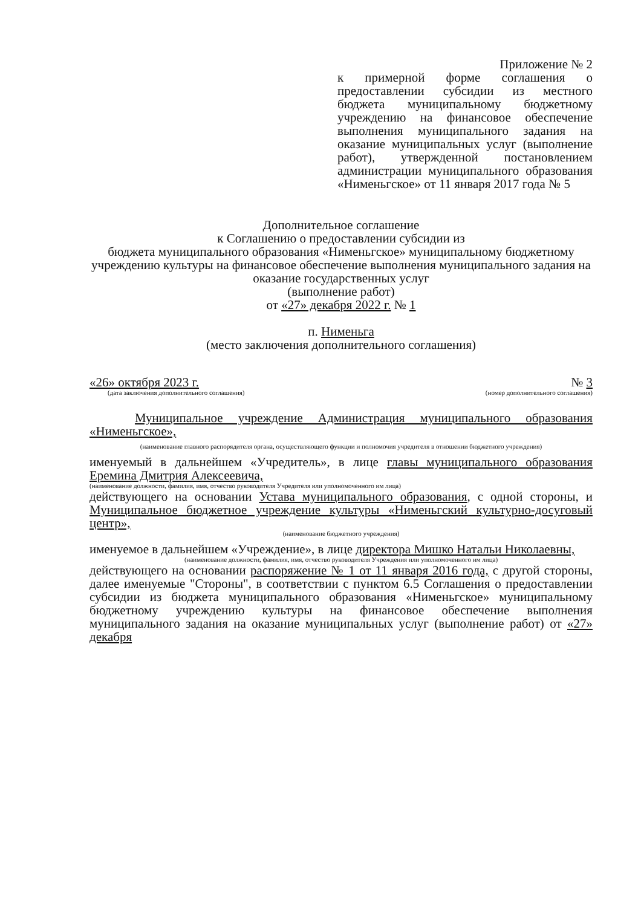Приложение № 2
к примерной форме соглашения о предоставлении субсидии из местного бюджета муниципальному бюджетному учреждению на финансовое обеспечение выполнения муниципального задания на оказание муниципальных услуг (выполнение работ), утвержденной постановлением администрации муниципального образования «Нименьгское» от 11 января 2017 года № 5
Дополнительное соглашение
к Соглашению о предоставлении субсидии из
бюджета муниципального образования «Нименьгское» муниципальному бюджетному учреждению культуры на финансовое обеспечение выполнения муниципального задания на оказание государственных услуг
(выполнение работ)
от «27» декабря 2022 г. № 1
п. Нименьга
(место заключения дополнительного соглашения)
«26» октября 2023 г. № 3
(дата заключения дополнительного соглашения) (номер дополнительного соглашения)
Муниципальное учреждение Администрация муниципального образования «Нименьгское»,
(наименование главного распорядителя органа, осуществляющего функции и полномочия учредителя в отношении бюджетного учреждения)
именуемый в дальнейшем «Учредитель», в лице главы муниципального образования Еремина Дмитрия Алексеевича,
(наименование должности, фамилия, имя, отчество руководителя Учредителя или уполномоченного им лица)
действующего на основании Устава муниципального образования, с одной стороны, и Муниципальное бюджетное учреждение культуры «Нименьгский культурно-досуговый центр»,
(наименование бюджетного учреждения)
именуемое в дальнейшем «Учреждение», в лице директора Мишко Натальи Николаевны,
(наименование должности, фамилия, имя, отчество руководителя Учреждения или уполномоченного им лица)
действующего на основании распоряжение № 1 от 11 января 2016 года, с другой стороны, далее именуемые "Стороны", в соответствии с пунктом 6.5 Соглашения о предоставлении субсидии из бюджета муниципального образования «Нименьгское» муниципальному бюджетному учреждению культуры на финансовое обеспечение выполнения муниципального задания на оказание муниципальных услуг (выполнение работ) от «27» декабря